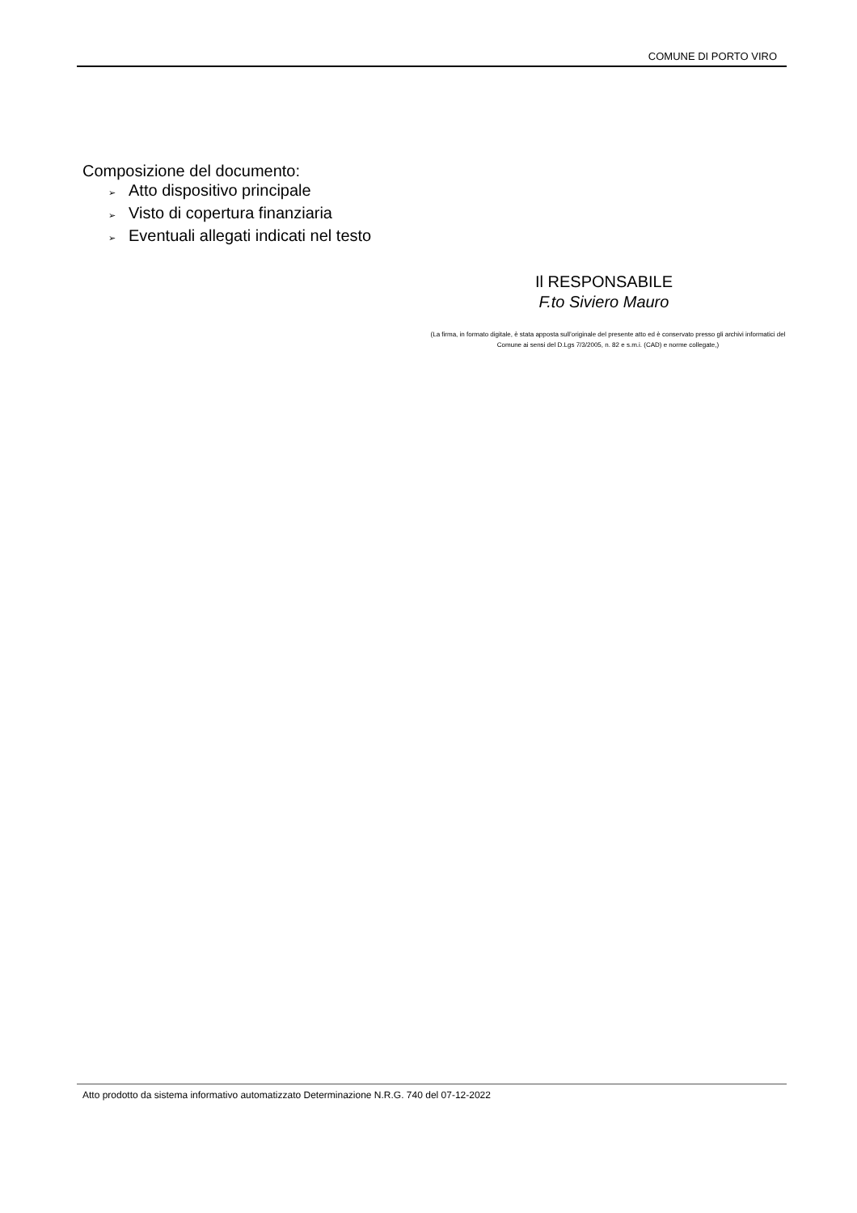COMUNE DI PORTO VIRO
Composizione del documento:
➢ Atto dispositivo principale
➢ Visto di copertura finanziaria
➢ Eventuali allegati indicati nel testo
Il RESPONSABILE
F.to Siviero Mauro
(La firma, in formato digitale, è stata apposta sull’originale del presente atto ed è conservato presso gli archivi informatici del Comune ai sensi del D.Lgs 7/3/2005, n. 82 e s.m.i. (CAD) e norme collegate,)
Atto prodotto da sistema informativo automatizzato Determinazione N.R.G. 740 del 07-12-2022